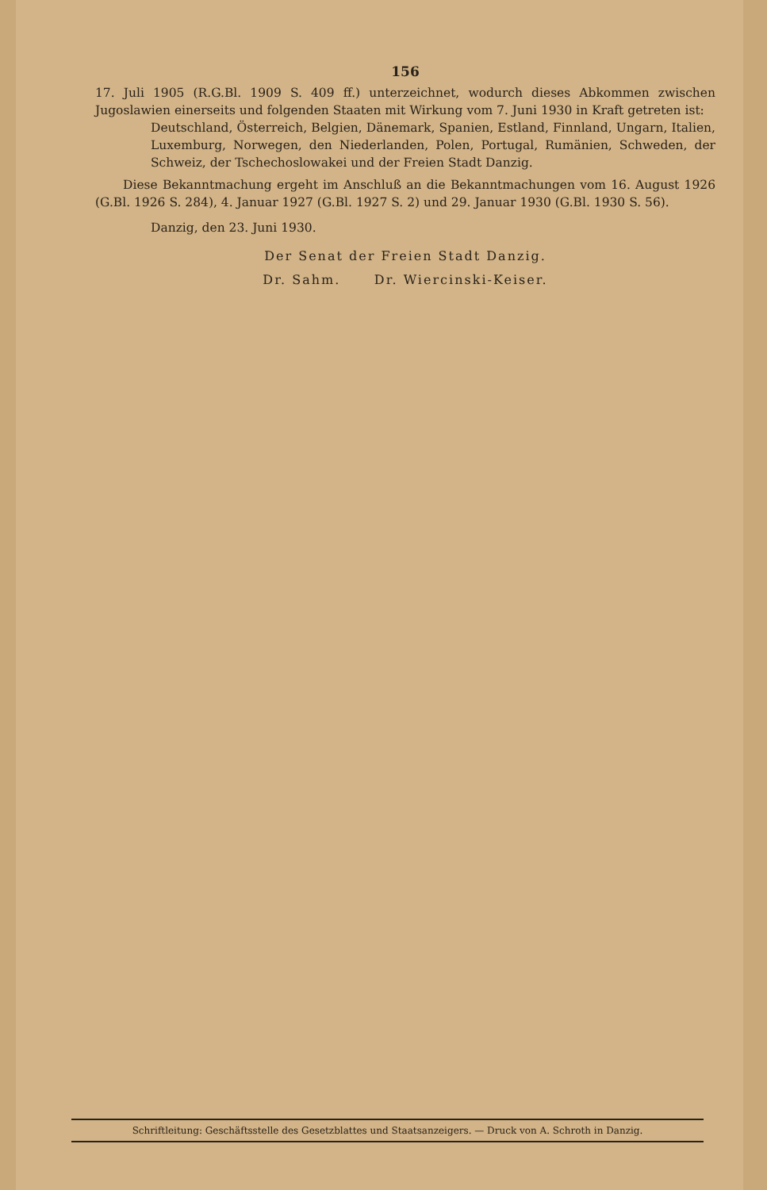156
17. Juli 1905 (R.G.Bl. 1909 S. 409 ff.) unterzeichnet, wodurch dieses Abkommen zwischen Jugoslawien einerseits und folgenden Staaten mit Wirkung vom 7. Juni 1930 in Kraft getreten ist:
Deutschland, Österreich, Belgien, Dänemark, Spanien, Estland, Finnland, Ungarn, Italien, Luxemburg, Norwegen, den Niederlanden, Polen, Portugal, Rumänien, Schweden, der Schweiz, der Tschechoslowakei und der Freien Stadt Danzig.
Diese Bekanntmachung ergeht im Anschluß an die Bekanntmachungen vom 16. August 1926 (G.Bl. 1926 S. 284), 4. Januar 1927 (G.Bl. 1927 S. 2) und 29. Januar 1930 (G.Bl. 1930 S. 56).
Danzig, den 23. Juni 1930.
Der Senat der Freien Stadt Danzig.
Dr. Sahm. Dr. Wiercinski-Keiser.
Schriftleitung: Geschäftsstelle des Gesetzblattes und Staatsanzeigers. — Druck von A. Schroth in Danzig.